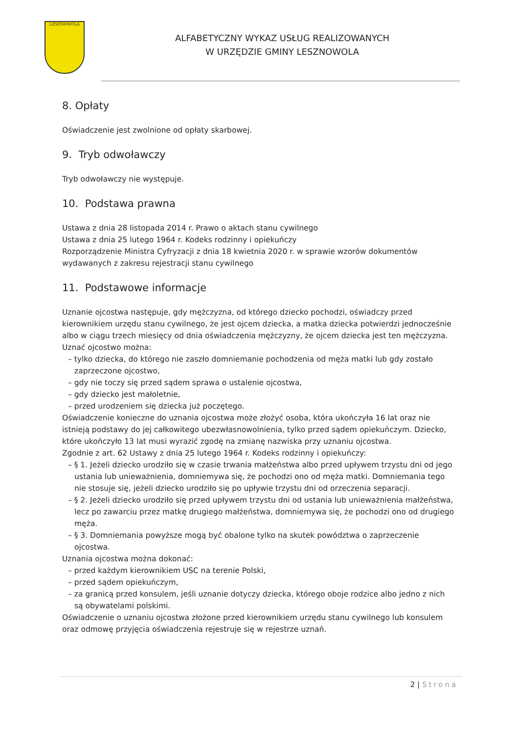LESZNOWOLA
ALFABETYCZNY WYKAZ USŁUG REALIZOWANYCH
W URZĘDZIE GMINY LESZNOWOLA
8. Opłaty
Oświadczenie jest zwolnione od opłaty skarbowej.
9. Tryb odwoławczy
Tryb odwoławczy nie występuje.
10. Podstawa prawna
Ustawa z dnia 28 listopada 2014 r. Prawo o aktach stanu cywilnego
Ustawa z dnia 25 lutego 1964 r. Kodeks rodzinny i opiekuńczy
Rozporządzenie Ministra Cyfryzacji z dnia 18 kwietnia 2020 r. w sprawie wzorów dokumentów wydawanych z zakresu rejestracji stanu cywilnego
11. Podstawowe informacje
Uznanie ojcostwa następuje, gdy mężczyzna, od którego dziecko pochodzi, oświadczy przed kierownikiem urzędu stanu cywilnego, że jest ojcem dziecka, a matka dziecka potwierdzi jednocześnie albo w ciągu trzech miesięcy od dnia oświadczenia mężczyzny, że ojcem dziecka jest ten mężczyzna.
Uznać ojcostwo można:
– tylko dziecka, do którego nie zaszło domniemanie pochodzenia od męża matki lub gdy zostało zaprzeczone ojcostwo,
– gdy nie toczy się przed sądem sprawa o ustalenie ojcostwa,
– gdy dziecko jest małoletnie,
– przed urodzeniem się dziecka już poczętego.
Oświadczenie konieczne do uznania ojcostwa może złożyć osoba, która ukończyła 16 lat oraz nie istnieją podstawy do jej całkowitego ubezwłasnowolnienia, tylko przed sądem opiekuńczym. Dziecko, które ukończyło 13 lat musi wyrazić zgodę na zmianę nazwiska przy uznaniu ojcostwa.
Zgodnie z art. 62 Ustawy z dnia 25 lutego 1964 r. Kodeks rodzinny i opiekuńczy:
– § 1. Jeżeli dziecko urodziło się w czasie trwania małżeństwa albo przed upływem trzystu dni od jego ustania lub unieważnienia, domniemywa się, że pochodzi ono od męża matki. Domniemania tego nie stosuje się, jeżeli dziecko urodziło się po upływie trzystu dni od orzeczenia separacji.
– § 2. Jeżeli dziecko urodziło się przed upływem trzystu dni od ustania lub unieważnienia małżeństwa, lecz po zawarciu przez matkę drugiego małżeństwa, domniemywa się, że pochodzi ono od drugiego męża.
– § 3. Domniemania powyższe mogą być obalone tylko na skutek powództwa o zaprzeczenie ojcostwa.
Uznania ojcostwa można dokonać:
– przed każdym kierownikiem USC na terenie Polski,
– przed sądem opiekuńczym,
– za granicą przed konsulem, jeśli uznanie dotyczy dziecka, którego oboje rodzice albo jedno z nich są obywatelami polskimi.
Oświadczenie o uznaniu ojcostwa złożone przed kierownikiem urzędu stanu cywilnego lub konsulem oraz odmowę przyjęcia oświadczenia rejestruje się w rejestrze uznań.
2 | Strona